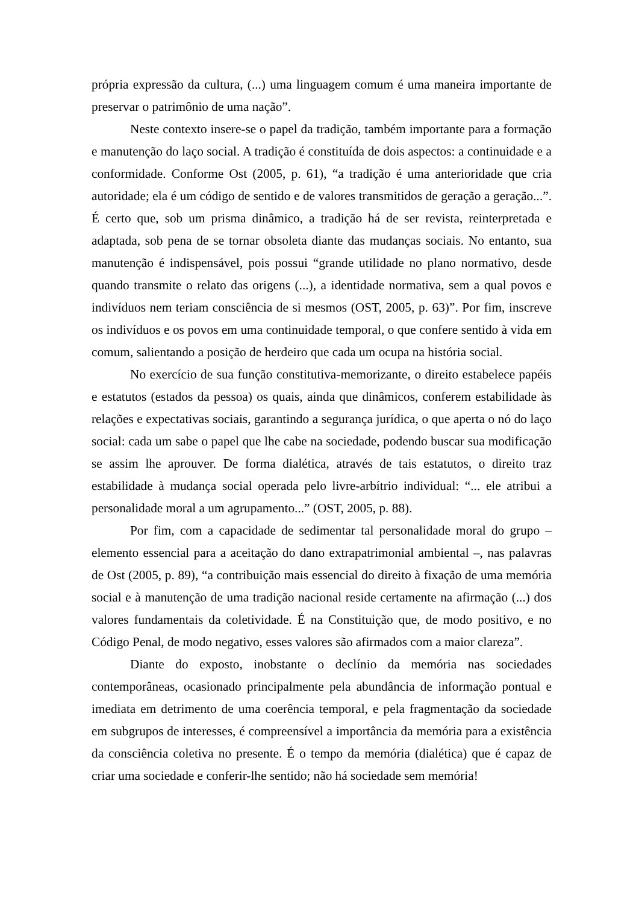própria expressão da cultura, (...) uma linguagem comum é uma maneira importante de preservar o patrimônio de uma nação”.
Neste contexto insere-se o papel da tradição, também importante para a formação e manutenção do laço social. A tradição é constituída de dois aspectos: a continuidade e a conformidade. Conforme Ost (2005, p. 61), “a tradição é uma anterioridade que cria autoridade; ela é um código de sentido e de valores transmitidos de geração a geração...”. É certo que, sob um prisma dinâmico, a tradição há de ser revista, reinterpretada e adaptada, sob pena de se tornar obsoleta diante das mudanças sociais. No entanto, sua manutenção é indispensável, pois possui “grande utilidade no plano normativo, desde quando transmite o relato das origens (...), a identidade normativa, sem a qual povos e indivíduos nem teriam consciência de si mesmos (OST, 2005, p. 63)”. Por fim, inscreve os indivíduos e os povos em uma continuidade temporal, o que confere sentido à vida em comum, salientando a posição de herdeiro que cada um ocupa na história social.
No exercício de sua função constitutiva-memorizante, o direito estabelece papéis e estatutos (estados da pessoa) os quais, ainda que dinâmicos, conferem estabilidade às relações e expectativas sociais, garantindo a segurança jurídica, o que aperta o nó do laço social: cada um sabe o papel que lhe cabe na sociedade, podendo buscar sua modificação se assim lhe aprouver. De forma dialética, através de tais estatutos, o direito traz estabilidade à mudança social operada pelo livre-arbítrio individual: “... ele atribui a personalidade moral a um agrupamento...” (OST, 2005, p. 88).
Por fim, com a capacidade de sedimentar tal personalidade moral do grupo – elemento essencial para a aceitação do dano extrapatrimonial ambiental –, nas palavras de Ost (2005, p. 89), “a contribuição mais essencial do direito à fixação de uma memória social e à manutenção de uma tradição nacional reside certamente na afirmação (...) dos valores fundamentais da coletividade. É na Constituição que, de modo positivo, e no Código Penal, de modo negativo, esses valores são afirmados com a maior clareza”.
Diante do exposto, inobstante o declínio da memória nas sociedades contemporâneas, ocasionado principalmente pela abundância de informação pontual e imediata em detrimento de uma coerência temporal, e pela fragmentação da sociedade em subgrupos de interesses, é compreensível a importância da memória para a existência da consciência coletiva no presente. É o tempo da memória (dialética) que é capaz de criar uma sociedade e conferir-lhe sentido; não há sociedade sem memória!